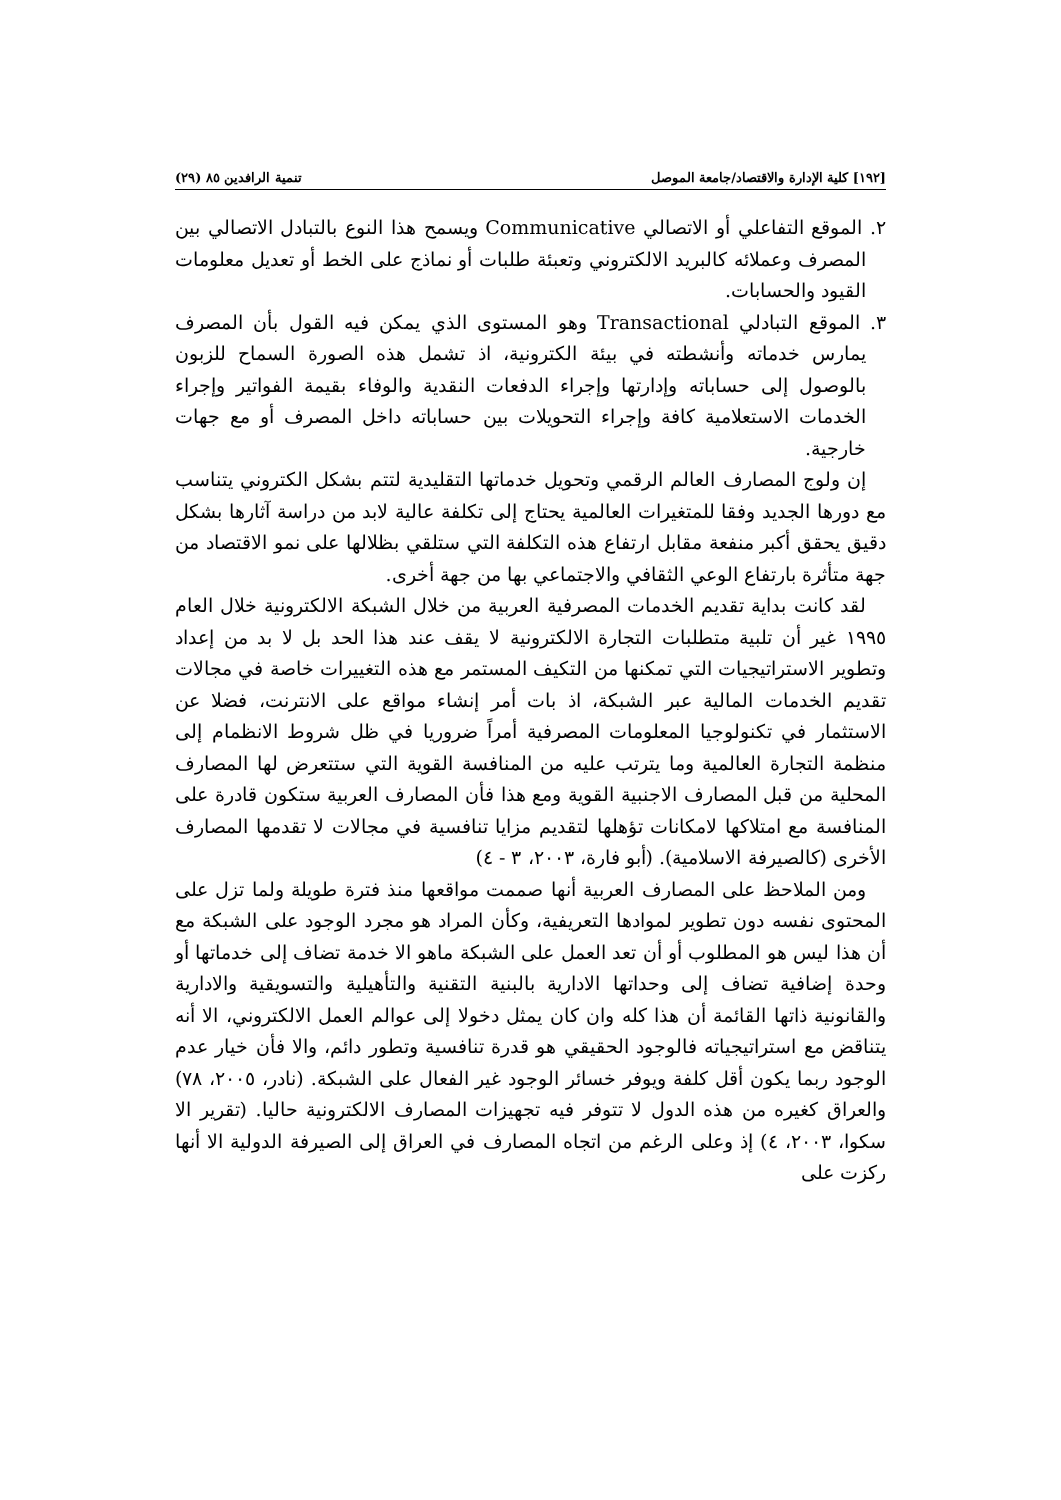[١٩٢] كلية الإدارة والاقتصاد/جامعة الموصل تنمية الرافدين ٨٥ (٢٩)
٢. الموقع التفاعلي أو الاتصالي Communicative ويسمح هذا النوع بالتبادل الاتصالي بين المصرف وعملائه كالبريد الالكتروني وتعبئة طلبات أو نماذج على الخط أو تعديل معلومات القيود والحسابات.
٣. الموقع التبادلي Transactional وهو المستوى الذي يمكن فيه القول بأن المصرف يمارس خدماته وأنشطته في بيئة الكترونية، اذ تشمل هذه الصورة السماح للزبون بالوصول إلى حساباته وإدارتها وإجراء الدفعات النقدية والوفاء بقيمة الفواتير وإجراء الخدمات الاستعلامية كافة وإجراء التحويلات بين حساباته داخل المصرف أو مع جهات خارجية.
إن ولوج المصارف العالم الرقمي وتحويل خدماتها التقليدية لتتم بشكل الكتروني يتناسب مع دورها الجديد وفقا للمتغيرات العالمية يحتاج إلى تكلفة عالية لابد من دراسة آثارها بشكل دقيق يحقق أكبر منفعة مقابل ارتفاع هذه التكلفة التي ستلقي بظلالها على نمو الاقتصاد من جهة متأثرة بارتفاع الوعي الثقافي والاجتماعي بها من جهة أخرى.
لقد كانت بداية تقديم الخدمات المصرفية العربية من خلال الشبكة الالكترونية خلال العام ١٩٩٥ غير أن تلبية متطلبات التجارة الالكترونية لا يقف عند هذا الحد بل لا بد من إعداد وتطوير الاستراتيجيات التي تمكنها من التكيف المستمر مع هذه التغييرات خاصة في مجالات تقديم الخدمات المالية عبر الشبكة، اذ بات أمر إنشاء مواقع على الانترنت، فضلا عن الاستثمار في تكنولوجيا المعلومات المصرفية أمراً ضروريا في ظل شروط الانظمام إلى منظمة التجارة العالمية وما يترتب عليه من المنافسة القوية التي ستتعرض لها المصارف المحلية من قبل المصارف الاجنبية القوية ومع هذا فأن المصارف العربية ستكون قادرة على المنافسة مع امتلاكها لامكانات تؤهلها لتقديم مزايا تنافسية في مجالات لا تقدمها المصارف الأخرى (كالصيرفة الاسلامية). (أبو فارة، ٢٠٠٣، ٣ - ٤)
ومن الملاحظ على المصارف العربية أنها صممت مواقعها منذ فترة طويلة ولما تزل على المحتوى نفسه دون تطوير لموادها التعريفية، وكأن المراد هو مجرد الوجود على الشبكة مع أن هذا ليس هو المطلوب أو أن تعد العمل على الشبكة ماهو الا خدمة تضاف إلى خدماتها أو وحدة إضافية تضاف إلى وحداتها الادارية بالبنية التقنية والتأهيلية والتسويقية والادارية والقانونية ذاتها القائمة أن هذا كله وان كان يمثل دخولا إلى عوالم العمل الالكتروني، الا أنه يتناقض مع استراتيجياته فالوجود الحقيقي هو قدرة تنافسية وتطور دائم، والا فأن خيار عدم الوجود ربما يكون أقل كلفة ويوفر خسائر الوجود غير الفعال على الشبكة. (نادر، ٢٠٠٥، ٧٨) والعراق كغيره من هذه الدول لا تتوفر فيه تجهيزات المصارف الالكترونية حاليا. (تقرير الا سكوا، ٢٠٠٣، ٤) إذ وعلى الرغم من اتجاه المصارف في العراق إلى الصيرفة الدولية الا أنها ركزت على